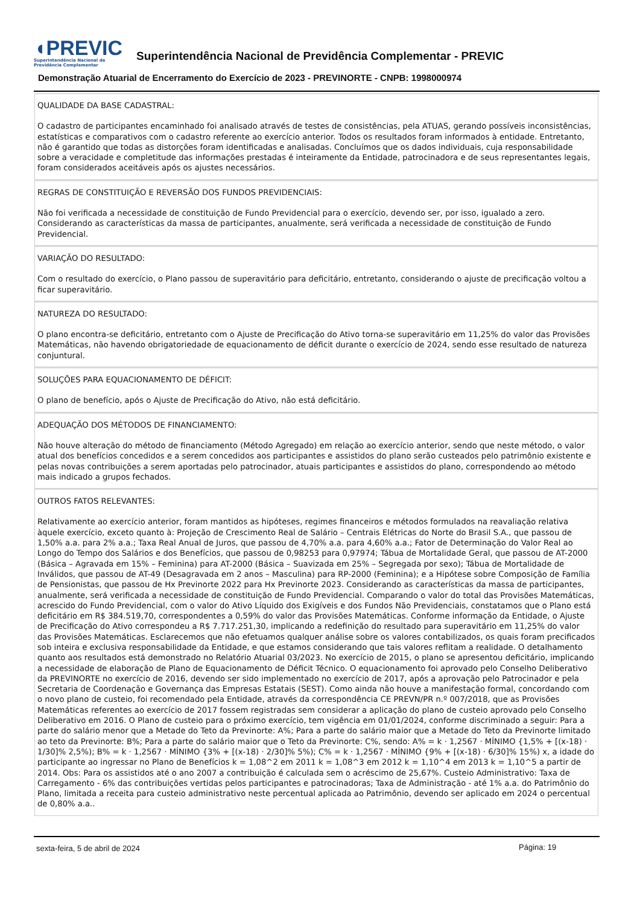◖PREVIC
Superintendência Nacional de
Previdência Complementar
Superintendência Nacional de Previdência Complementar - PREVIC
Demonstração Atuarial de Encerramento do Exercício de 2023 - PREVINORTE - CNPB: 1998000974
QUALIDADE DA BASE CADASTRAL:
O cadastro de participantes encaminhado foi analisado através de testes de consistências, pela ATUAS, gerando possíveis inconsistências, estatísticas e comparativos com o cadastro referente ao exercício anterior. Todos os resultados foram informados à entidade. Entretanto, não é garantido que todas as distorções foram identificadas e analisadas. Concluímos que os dados individuais, cuja responsabilidade sobre a veracidade e completitude das informações prestadas é inteiramente da Entidade, patrocinadora e de seus representantes legais, foram considerados aceitáveis após os ajustes necessários.
REGRAS DE CONSTITUIÇÃO E REVERSÃO DOS FUNDOS PREVIDENCIAIS:
Não foi verificada a necessidade de constituição de Fundo Previdencial para o exercício, devendo ser, por isso, igualado a zero. Considerando as características da massa de participantes, anualmente, será verificada a necessidade de constituição de Fundo Previdencial.
VARIAÇÃO DO RESULTADO:
Com o resultado do exercício, o Plano passou de superavitário para deficitário, entretanto, considerando o ajuste de precificação voltou a ficar superavitário.
NATUREZA DO RESULTADO:
O plano encontra-se deficitário, entretanto com o Ajuste de Precificação do Ativo torna-se superavitário em 11,25% do valor das Provisões Matemáticas, não havendo obrigatoriedade de equacionamento de déficit durante o exercício de 2024, sendo esse resultado de natureza conjuntural.
SOLUÇÕES PARA EQUACIONAMENTO DE DÉFICIT:
O plano de benefício, após o Ajuste de Precificação do Ativo, não está deficitário.
ADEQUAÇÃO DOS MÉTODOS DE FINANCIAMENTO:
Não houve alteração do método de financiamento (Método Agregado) em relação ao exercício anterior, sendo que neste método, o valor atual dos benefícios concedidos e a serem concedidos aos participantes e assistidos do plano serão custeados pelo patrimônio existente e pelas novas contribuições a serem aportadas pelo patrocinador, atuais participantes e assistidos do plano, correspondendo ao método mais indicado a grupos fechados.
OUTROS FATOS RELEVANTES:
Relativamente ao exercício anterior, foram mantidos as hipóteses, regimes financeiros e métodos formulados na reavaliação relativa àquele exercício, exceto quanto à: Projeção de Crescimento Real de Salário – Centrais Elétricas do Norte do Brasil S.A., que passou de 1,50% a.a. para 2% a.a.; Taxa Real Anual de Juros, que passou de 4,70% a.a. para 4,60% a.a.; Fator de Determinação do Valor Real ao Longo do Tempo dos Salários e dos Benefícios, que passou de 0,98253 para 0,97974; Tábua de Mortalidade Geral, que passou de AT-2000 (Básica – Agravada em 15% – Feminina) para AT-2000 (Básica – Suavizada em 25% – Segregada por sexo); Tábua de Mortalidade de Inválidos, que passou de AT-49 (Desagravada em 2 anos – Masculina) para RP-2000 (Feminina); e a Hipótese sobre Composição de Família de Pensionistas, que passou de Hx Previnorte 2022 para Hx Previnorte 2023. Considerando as características da massa de participantes, anualmente, será verificada a necessidade de constituição de Fundo Previdencial. Comparando o valor do total das Provisões Matemáticas, acrescido do Fundo Previdencial, com o valor do Ativo Líquido dos Exigíveis e dos Fundos Não Previdenciais, constatamos que o Plano está deficitário em R$ 384.519,70, correspondentes a 0,59% do valor das Provisões Matemáticas. Conforme informação da Entidade, o Ajuste de Precificação do Ativo correspondeu a R$ 7.717.251,30, implicando a redefinição do resultado para superavitário em 11,25% do valor das Provisões Matemáticas. Esclarecemos que não efetuamos qualquer análise sobre os valores contabilizados, os quais foram precificados sob inteira e exclusiva responsabilidade da Entidade, e que estamos considerando que tais valores reflitam a realidade. O detalhamento quanto aos resultados está demonstrado no Relatório Atuarial 03/2023. No exercício de 2015, o plano se apresentou deficitário, implicando a necessidade de elaboração de Plano de Equacionamento de Déficit Técnico. O equacionamento foi aprovado pelo Conselho Deliberativo da PREVINORTE no exercício de 2016, devendo ser sido implementado no exercício de 2017, após a aprovação pelo Patrocinador e pela Secretaria de Coordenação e Governança das Empresas Estatais (SEST). Como ainda não houve a manifestação formal, concordando com o novo plano de custeio, foi recomendado pela Entidade, através da correspondência CE PREVN/PR n.º 007/2018, que as Provisões Matemáticas referentes ao exercício de 2017 fossem registradas sem considerar a aplicação do plano de custeio aprovado pelo Conselho Deliberativo em 2016. O Plano de custeio para o próximo exercício, tem vigência em 01/01/2024, conforme discriminado a seguir: Para a parte do salário menor que a Metade do Teto da Previnorte: A%; Para a parte do salário maior que a Metade do Teto da Previnorte limitado ao teto da Previnorte: B%; Para a parte do salário maior que o Teto da Previnorte: C%, sendo: A% = k · 1,2567 · MÍNIMO {1,5% + [(x-18) · 1/30]% 2,5%); B% = k · 1,2567 · MÍNIMO {3% + [(x-18) · 2/30]% 5%); C% = k · 1,2567 · MÍNIMO {9% + [(x-18) · 6/30]% 15%) x, a idade do participante ao ingressar no Plano de Benefícios k = 1,08^2 em 2011 k = 1,08^3 em 2012 k = 1,10^4 em 2013 k = 1,10^5 a partir de 2014. Obs: Para os assistidos até o ano 2007 a contribuição é calculada sem o acréscimo de 25,67%. Custeio Administrativo: Taxa de Carregamento - 6% das contribuições vertidas pelos participantes e patrocinadoras; Taxa de Administração - até 1% a.a. do Patrimônio do Plano, limitada a receita para custeio administrativo neste percentual aplicada ao Patrimônio, devendo ser aplicado em 2024 o percentual de 0,80% a.a..
sexta-feira, 5 de abril de 2024
Página: 19